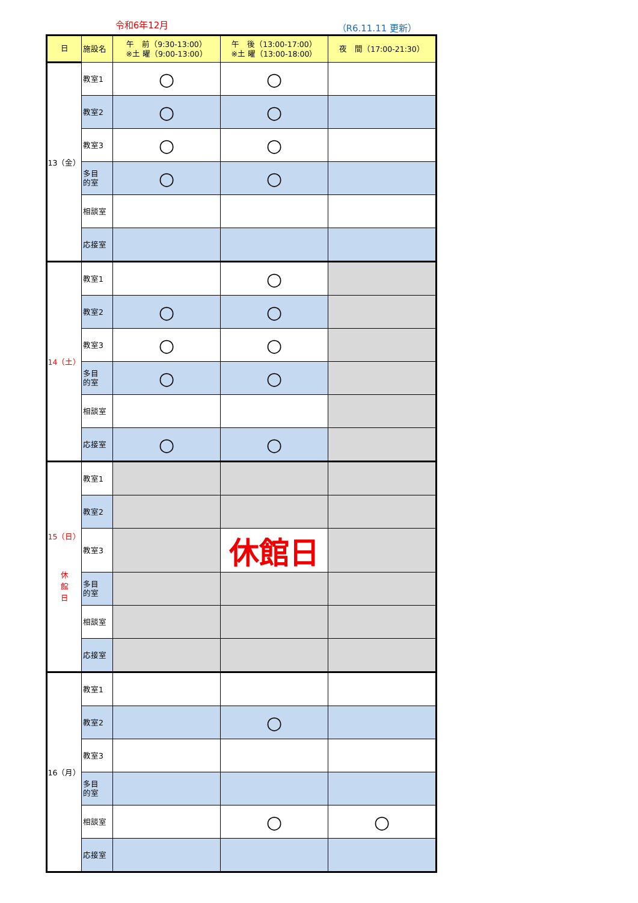令和6年12月 （R6.11.11 更新）
| 日 | 施設名 | 午 前（9:30-13:00） ※土 曜（9:00-13:00） | 午 後（13:00-17:00） ※土 曜（13:00-18:00） | 夜 間（17:00-21:30） |
| --- | --- | --- | --- | --- |
| 13（金） | 教室1 | ○ | ○ | |
| | 教室2 | ○ | ○ | |
| | 教室3 | ○ | ○ | |
| | 多目 的室 | ○ | ○ | |
| | 相談室 | | | |
| | 応接室 | | | |
| 14（土） | 教室1 | | ○ | |
| | 教室2 | ○ | ○ | |
| | 教室3 | ○ | ○ | |
| | 多目 的室 | ○ | ○ | |
| | 相談室 | | | |
| | 応接室 | ○ | ○ | |
| 15（日） 休 館 日 | 教室1 | | | |
| | 教室2 | | | |
| | 教室3 | | 休館日 | |
| | 多目 的室 | | | |
| | 相談室 | | | |
| | 応接室 | | | |
| 16（月） | 教室1 | | | |
| | 教室2 | | ○ | |
| | 教室3 | | | |
| | 多目 的室 | | | |
| | 相談室 | | ○ | ○ |
| | 応接室 | | | |